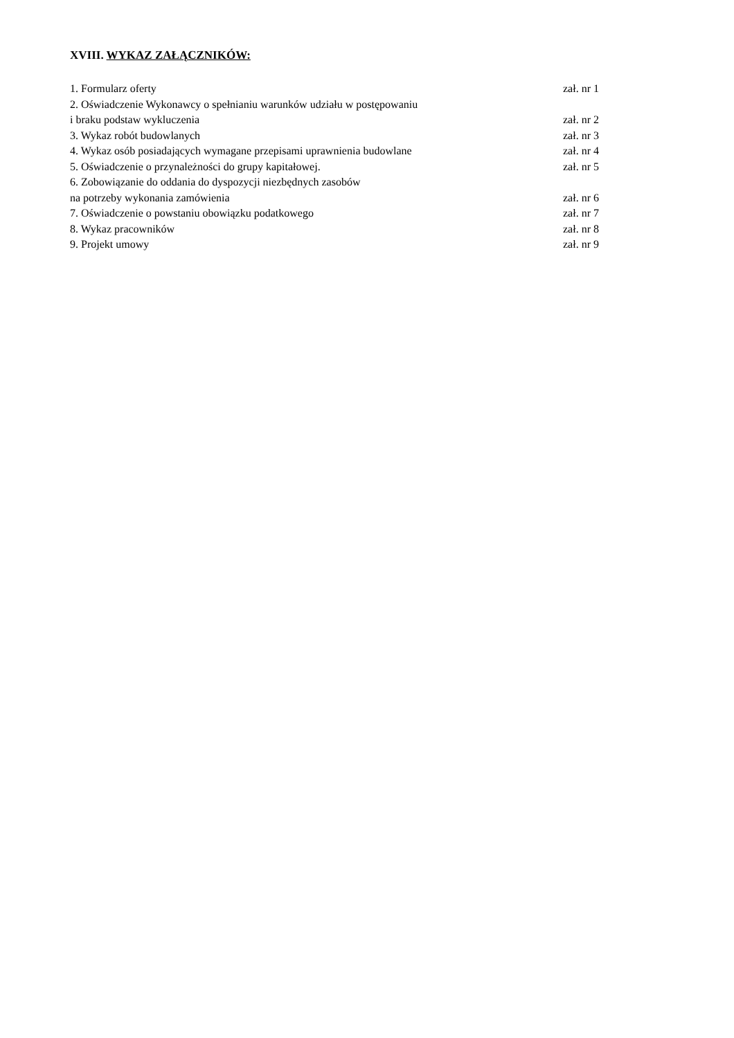XVIII. WYKAZ ZAŁĄCZNIKÓW:
1. Formularz oferty zał. nr 1
2. Oświadczenie Wykonawcy o spełnianiu warunków udziału w postępowaniu
i braku podstaw wykluczenia zał. nr 2
3. Wykaz robót budowlanych zał. nr 3
4. Wykaz osób posiadających wymagane przepisami uprawnienia budowlane zał. nr 4
5. Oświadczenie o przynależności do grupy kapitałowej. zał. nr 5
6. Zobowiązanie do oddania do dyspozycji niezbędnych zasobów
na potrzeby wykonania zamówienia zał. nr 6
7. Oświadczenie o powstaniu obowiązku podatkowego zał. nr 7
8. Wykaz pracowników zał. nr 8
9. Projekt umowy zał. nr 9